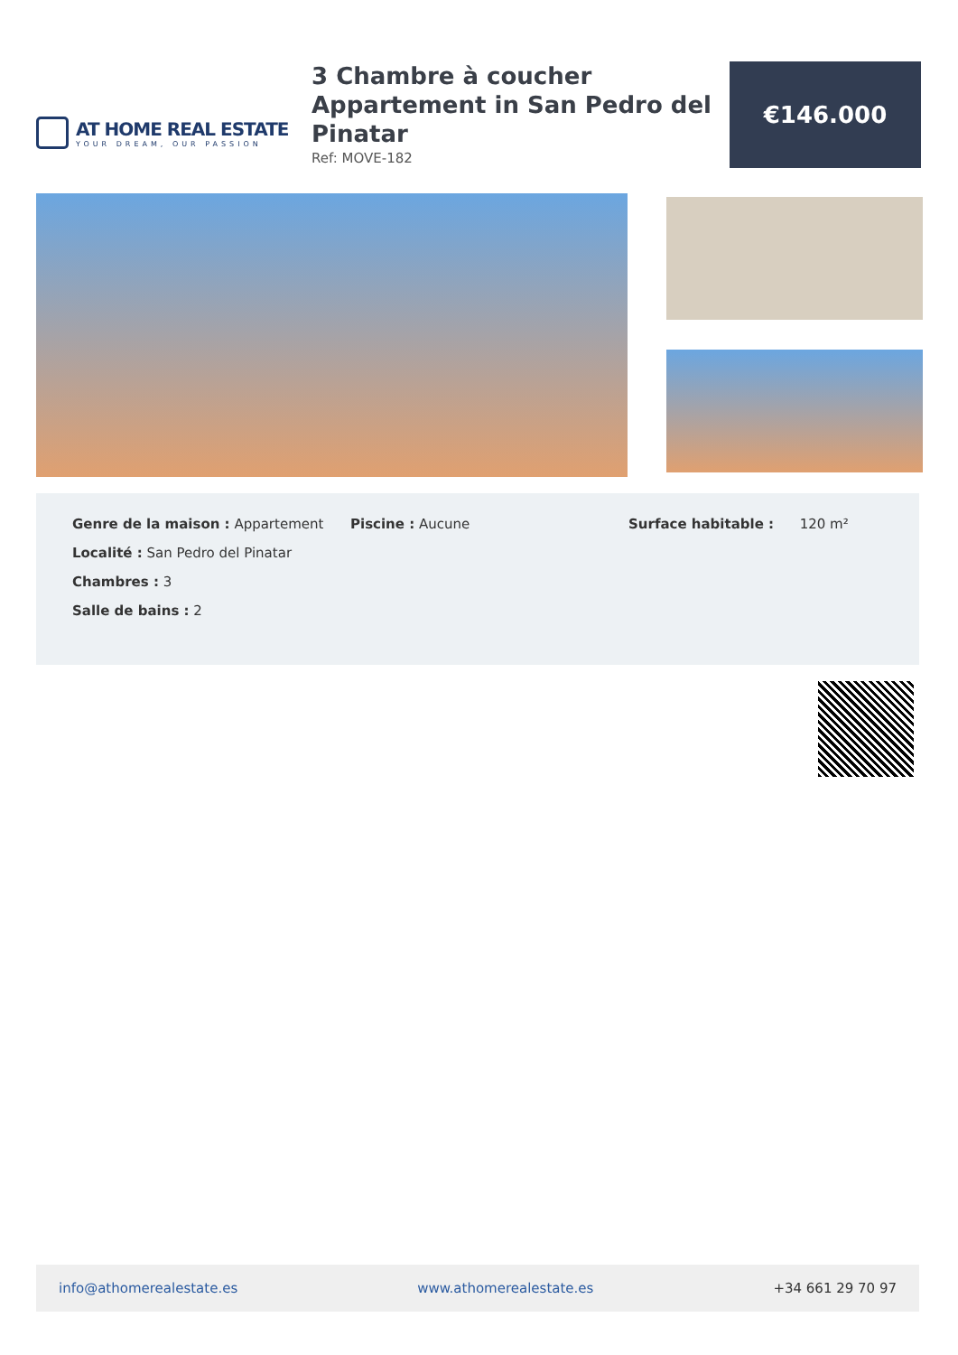AT HOME REAL ESTATE
YOUR DREAM, OUR PASSION
3 Chambre à coucher Appartement in San Pedro del Pinatar
Ref: MOVE-182
€146.000
Genre de la maison : Appartement
Localité : San Pedro del Pinatar
Chambres : 3
Salle de bains : 2
Piscine : Aucune Surface habitable : 120 m²
info@athomerealestate.es www.athomerealestate.es +34 661 29 70 97